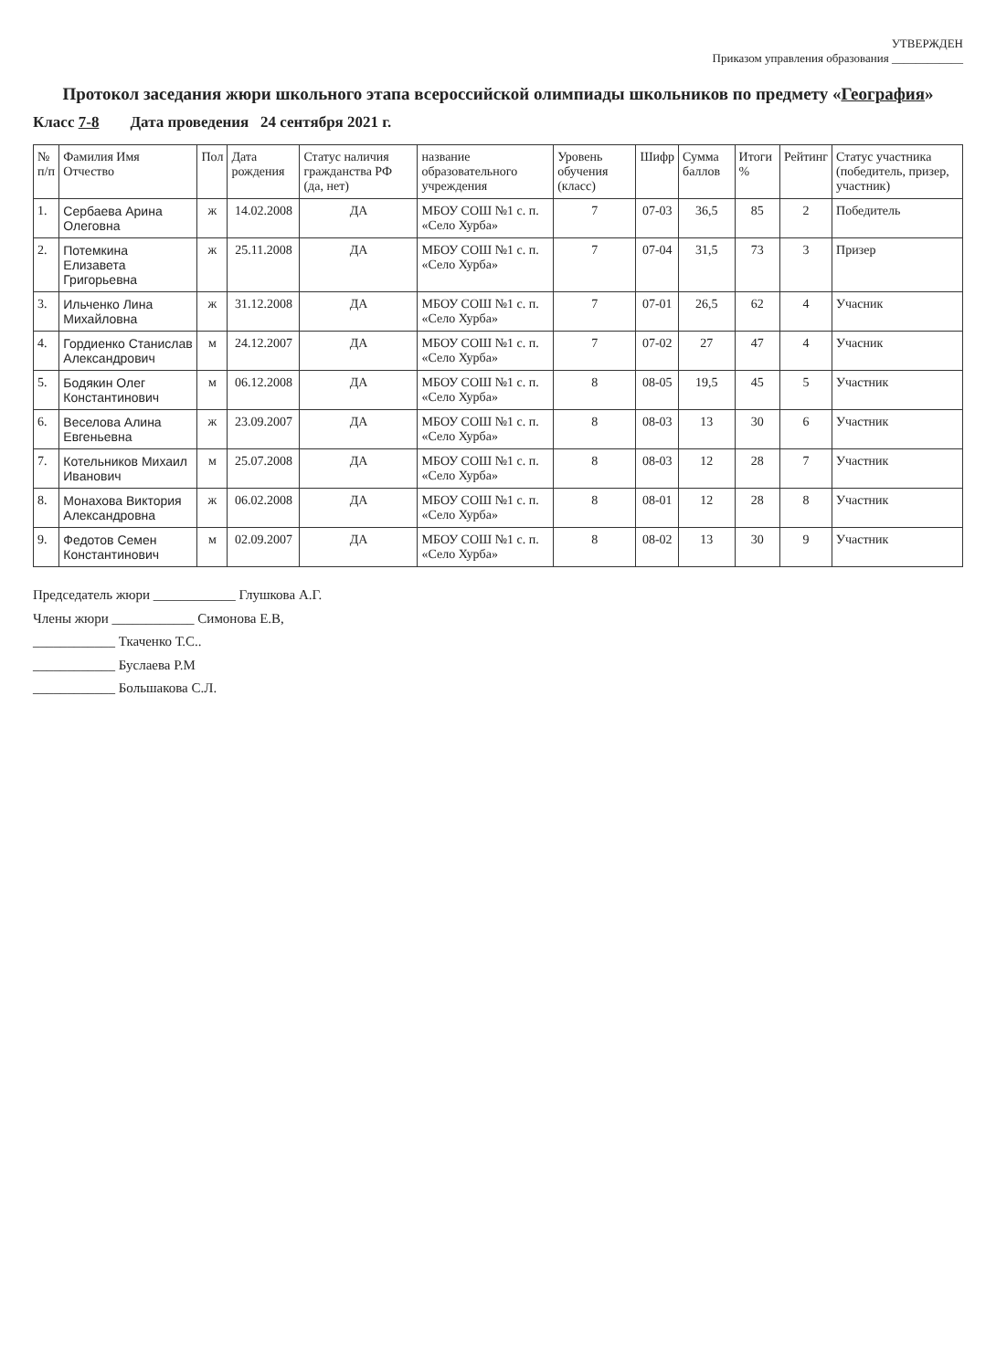УТВЕРЖДЕН
Приказом управления образования ____________
Протокол заседания жюри школьного этапа всероссийской олимпиады школьников по предмету «География»
Класс 7-8 Дата проведения 24 сентября 2021 г.
| № п/п | Фамилия Имя Отчество | Пол | Дата рождения | Статус наличия гражданства РФ (да, нет) | название образовательного учреждения | Уровень обучения (класс) | Шифр | Сумма баллов | Итоги % | Рейтинг | Статус участника (победитель, призер, участник) |
| --- | --- | --- | --- | --- | --- | --- | --- | --- | --- | --- | --- |
| 1. | Сербаева Арина Олеговна | ж | 14.02.2008 | ДА | МБОУ СОШ №1 с. п. «Село Хурба» | 7 | 07-03 | 36,5 | 85 | 2 | Победитель |
| 2. | Потемкина Елизавета Григорьевна | ж | 25.11.2008 | ДА | МБОУ СОШ №1 с. п. «Село Хурба» | 7 | 07-04 | 31,5 | 73 | 3 | Призер |
| 3. | Ильченко Лина Михайловна | ж | 31.12.2008 | ДА | МБОУ СОШ №1 с. п. «Село Хурба» | 7 | 07-01 | 26,5 | 62 | 4 | Учасник |
| 4. | Гордиенко Станислав Александрович | м | 24.12.2007 | ДА | МБОУ СОШ №1 с. п. «Село Хурба» | 7 | 07-02 | 27 | 47 | 4 | Учасник |
| 5. | Бодякин Олег Константинович | м | 06.12.2008 | ДА | МБОУ СОШ №1 с. п. «Село Хурба» | 8 | 08-05 | 19,5 | 45 | 5 | Участник |
| 6. | Веселова Алина Евгеньевна | ж | 23.09.2007 | ДА | МБОУ СОШ №1 с. п. «Село Хурба» | 8 | 08-03 | 13 | 30 | 6 | Участник |
| 7. | Котельников Михаил Иванович | м | 25.07.2008 | ДА | МБОУ СОШ №1 с. п. «Село Хурба» | 8 | 08-03 | 12 | 28 | 7 | Участник |
| 8. | Монахова Виктория Александровна | ж | 06.02.2008 | ДА | МБОУ СОШ №1 с. п. «Село Хурба» | 8 | 08-01 | 12 | 28 | 8 | Участник |
| 9. | Федотов Семен Константинович | м | 02.09.2007 | ДА | МБОУ СОШ №1 с. п. «Село Хурба» | 8 | 08-02 | 13 | 30 | 9 | Участник |
Председатель жюри ____________ Глушкова А.Г.
Члены жюри ____________ Симонова Е.В,
____________ Ткаченко Т.С..
____________ Буслаева Р.М
____________ Большакова С.Л.